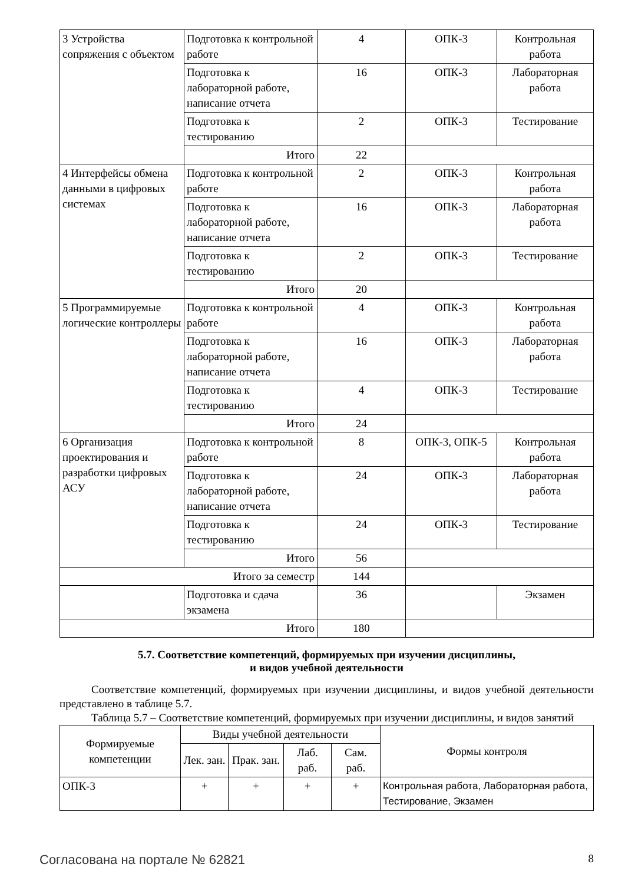| 3 Устройства сопряжения с объектом | Подготовка к контрольной работе | 4 | ОПК-3 | Контрольная работа |
| | Подготовка к лабораторной работе, написание отчета | 16 | ОПК-3 | Лабораторная работа |
| | Подготовка к тестированию | 2 | ОПК-3 | Тестирование |
| | Итого | 22 | | |
| 4 Интерфейсы обмена данными в цифровых системах | Подготовка к контрольной работе | 2 | ОПК-3 | Контрольная работа |
| | Подготовка к лабораторной работе, написание отчета | 16 | ОПК-3 | Лабораторная работа |
| | Подготовка к тестированию | 2 | ОПК-3 | Тестирование |
| | Итого | 20 | | |
| 5 Программируемые логические контроллеры | Подготовка к контрольной работе | 4 | ОПК-3 | Контрольная работа |
| | Подготовка к лабораторной работе, написание отчета | 16 | ОПК-3 | Лабораторная работа |
| | Подготовка к тестированию | 4 | ОПК-3 | Тестирование |
| | Итого | 24 | | |
| 6 Организация проектирования и разработки цифровых АСУ | Подготовка к контрольной работе | 8 | ОПК-3, ОПК-5 | Контрольная работа |
| | Подготовка к лабораторной работе, написание отчета | 24 | ОПК-3 | Лабораторная работа |
| | Подготовка к тестированию | 24 | ОПК-3 | Тестирование |
| | Итого | 56 | | |
| Итого за семестр | | 144 | | |
| | Подготовка и сдача экзамена | 36 | | Экзамен |
| Итого | | 180 | | |
5.7. Соответствие компетенций, формируемых при изучении дисциплины,
и видов учебной деятельности
Соответствие компетенций, формируемых при изучении дисциплины, и видов учебной деятельности представлено в таблице 5.7.
Таблица 5.7 – Соответствие компетенций, формируемых при изучении дисциплины, и видов занятий
| Формируемые компетенции | Виды учебной деятельности | | | | Формы контроля |
| --- | --- | --- | --- | --- | --- |
| | Лек. зан. | Прак. зан. | Лаб. раб. | Сам. раб. | |
| ОПК-3 | + | + | + | + | Контрольная работа, Лабораторная работа, Тестирование, Экзамен |
Согласована на портале № 62821 8